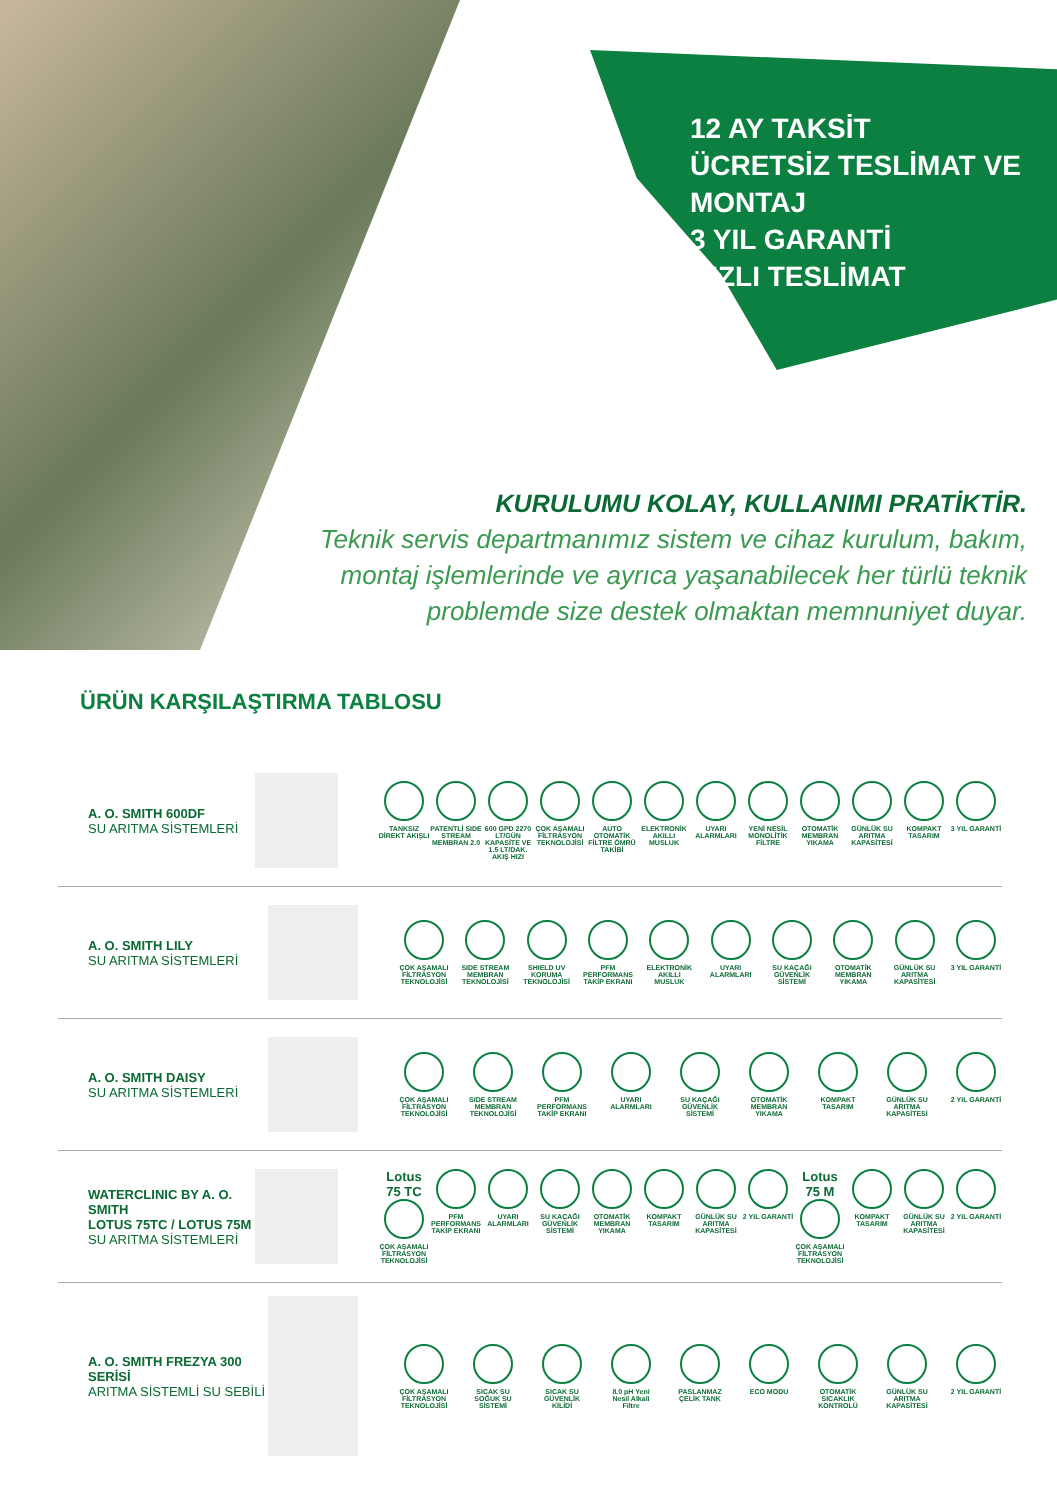12 AY TAKSİT
ÜCRETSİZ TESLİMAT VE
MONTAJ
3 YIL GARANTİ
HIZLI TESLİMAT
KURULUMU KOLAY, KULLANIMI PRATİKTİR.
Teknik servis departmanımız sistem ve cihaz kurulum, bakım, montaj işlemlerinde ve ayrıca yaşanabilecek her türlü teknik problemde size destek olmaktan memnuniyet duyar.
ÜRÜN KARŞILAŞTIRMA TABLOSU
A. O. SMITH 600DF
SU ARITMA SİSTEMLERİ
TANKSIZ DİREKT AKIŞLI
PATENTLİ SIDE STREAM MEMBRAN 2.0
600 GPD 2270 LT/GÜN KAPASİTE VE 1.5 LT/DAK. AKIŞ HIZI
ÇOK AŞAMALI FİLTRASYON TEKNOLOJİSİ
AUTO OTOMATİK FİLTRE ÖMRÜ TAKİBİ
ELEKTRONİK AKILLI MUSLUK
UYARI ALARMLARI
YENİ NESİL MONOLİTİK FİLTRE
OTOMATİK MEMBRAN YIKAMA
GÜNLÜK SU ARITMA KAPASİTESİ
KOMPAKT TASARIM
3 YIL GARANTİ
A. O. SMITH LILY
SU ARITMA SİSTEMLERİ
ÇOK AŞAMALI FİLTRASYON TEKNOLOJİSİ
SIDE STREAM MEMBRAN TEKNOLOJİSİ
SHIELD UV KORUMA TEKNOLOJİSİ
PFM PERFORMANS TAKİP EKRANI
ELEKTRONİK AKILLI MUSLUK
UYARI ALARMLARI
SU KAÇAĞI GÜVENLİK SİSTEMİ
OTOMATİK MEMBRAN YIKAMA
GÜNLÜK SU ARITMA KAPASİTESİ
3 YIL GARANTİ
A. O. SMITH DAISY
SU ARITMA SİSTEMLERİ
ÇOK AŞAMALI FİLTRASYON TEKNOLOJİSİ
SIDE STREAM MEMBRAN TEKNOLOJİSİ
PFM PERFORMANS TAKİP EKRANI
UYARI ALARMLARI
SU KAÇAĞI GÜVENLİK SİSTEMİ
OTOMATİK MEMBRAN YIKAMA
KOMPAKT TASARIM
GÜNLÜK SU ARITMA KAPASİTESİ
2 YIL GARANTİ
WATERCLINIC BY A. O. SMITH
LOTUS 75TC / LOTUS 75M
SU ARITMA SİSTEMLERİ
Lotus 75 TC ÇOK AŞAMALI FİLTRASYON TEKNOLOJİSİ
PFM PERFORMANS TAKİP EKRANI
UYARI ALARMLARI
SU KAÇAĞI GÜVENLİK SİSTEMİ
OTOMATİK MEMBRAN YIKAMA
KOMPAKT TASARIM
GÜNLÜK SU ARITMA KAPASİTESİ
2 YIL GARANTİ
Lotus 75 M ÇOK AŞAMALI FİLTRASYON TEKNOLOJİSİ
KOMPAKT TASARIM
GÜNLÜK SU ARITMA KAPASİTESİ
2 YIL GARANTİ
A. O. SMITH FREZYA 300 SERİSİ
ARITMA SİSTEMLİ SU SEBİLİ
ÇOK AŞAMALI FİLTRASYON TEKNOLOJİSİ
SICAK SU SOĞUK SU SİSTEMİ
SICAK SU GÜVENLİK KİLİDİ
8.0 pH Yeni Nesil Alkali Filtre
PASLANMAZ ÇELİK TANK
ECO MODU OTOMATİK SICAKLIK KONTROLÜ
GÜNLÜK SU ARITMA KAPASİTESİ
2 YIL GARANTİ